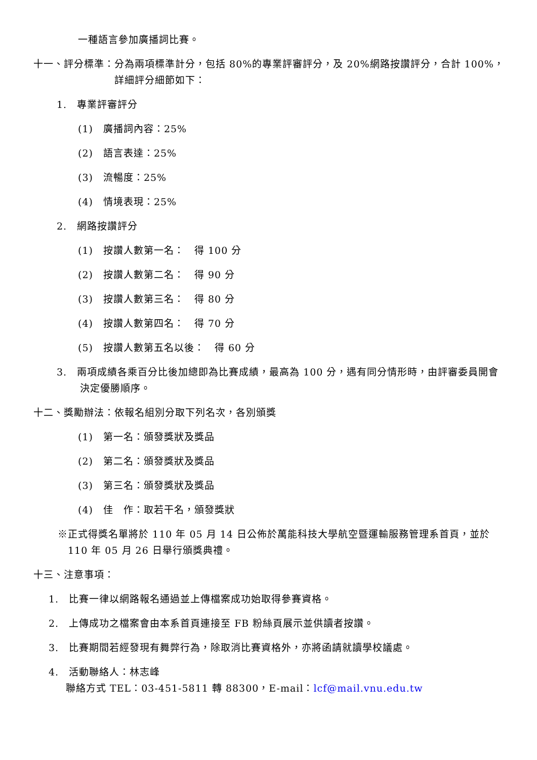一種語言參加廣播詞比賽。
十一、評分標準：分為兩項標準計分，包括 80%的專業評審評分，及 20%網路按讚評分，合計 100%，詳細評分細節如下：
1.　專業評審評分
(1)　廣播詞內容：25%
(2)　語言表達：25%
(3)　流暢度：25%
(4)　情境表現：25%
2.　網路按讚評分
(1)　按讚人數第一名：　得 100 分
(2)　按讚人數第二名：　得 90 分
(3)　按讚人數第三名：　得 80 分
(4)　按讚人數第四名：　得 70 分
(5)　按讚人數第五名以後：　得 60 分
3.　兩項成績各乘百分比後加總即為比賽成績，最高為 100 分，遇有同分情形時，由評審委員開會決定優勝順序。
十二、獎勵辦法：依報名組別分取下列名次，各別頒獎
(1)　第一名：頒發獎狀及獎品
(2)　第二名：頒發獎狀及獎品
(3)　第三名：頒發獎狀及獎品
(4)　佳　作：取若干名，頒發獎狀
※正式得獎名單將於 110 年 05 月 14 日公佈於萬能科技大學航空暨運輸服務管理系首頁，並於 110 年 05 月 26 日舉行頒獎典禮。
十三、注意事項：
1.　比賽一律以網路報名通過並上傳檔案成功始取得參賽資格。
2.　上傳成功之檔案會由本系首頁連接至 FB 粉絲頁展示並供讀者按讚。
3.　比賽期間若經發現有舞弊行為，除取消比賽資格外，亦將函請就讀學校議處。
4.　活動聯絡人：林志峰
聯絡方式 TEL：03-451-5811 轉 88300，E-mail：lcf@mail.vnu.edu.tw